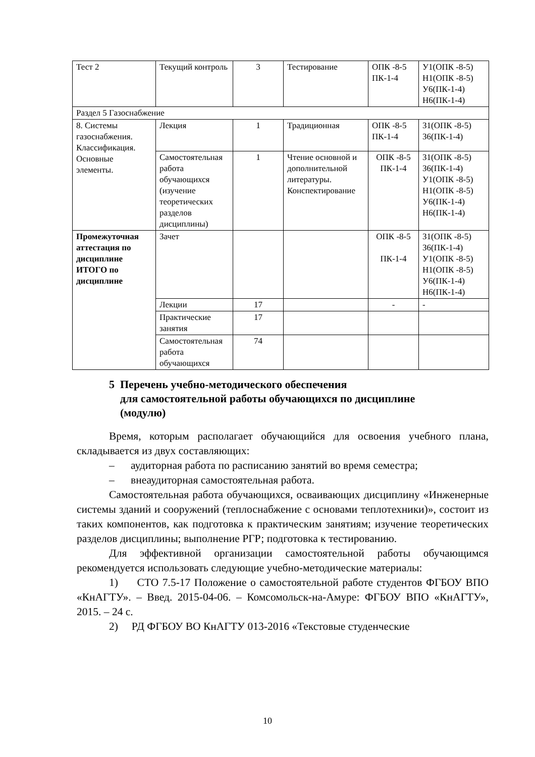| Тест 2 | Текущий контроль | 3 | Тестирование | ОПК -8-5 ПК-1-4 | У1(ОПК -8-5) Н1(ОПК -8-5) У6(ПК-1-4) Н6(ПК-1-4) |
| Раздел 5 Газоснабжение | | | | | |
| 8. Системы газоснабжения. Классификация. Основные элементы. | Лекция | 1 | Традиционная | ОПК -8-5 ПК-1-4 | З1(ОПК -8-5) З6(ПК-1-4) |
| | Самостоятельная работа обучающихся (изучение теоретических разделов дисциплины) | 1 | Чтение основной и дополнительной литературы. Конспектирование | ОПК -8-5 ПК-1-4 | З1(ОПК -8-5) З6(ПК-1-4) У1(ОПК -8-5) Н1(ОПК -8-5) У6(ПК-1-4) Н6(ПК-1-4) |
| Промежуточная аттестация по дисциплине ИТОГО по дисциплине | Зачет | | | ОПК -8-5 ПК-1-4 | З1(ОПК -8-5) З6(ПК-1-4) У1(ОПК -8-5) Н1(ОПК -8-5) У6(ПК-1-4) Н6(ПК-1-4) |
| | Лекции | 17 | | - | - |
| | Практические занятия | 17 | | | |
| | Самостоятельная работа обучающихся | 74 | | | |
5 Перечень учебно-методического обеспечения
для самостоятельной работы обучающихся по дисциплине
(модулю)
Время, которым располагает обучающийся для освоения учебного плана, складывается из двух составляющих:
– аудиторная работа по расписанию занятий во время семестра;
– внеаудиторная самостоятельная работа.
Самостоятельная работа обучающихся, осваивающих дисциплину «Инженерные системы зданий и сооружений (теплоснабжение с основами теплотехники)», состоит из таких компонентов, как подготовка к практическим занятиям; изучение теоретических разделов дисциплины; выполнение РГР; подготовка к тестированию.
Для эффективной организации самостоятельной работы обучающимся рекомендуется использовать следующие учебно-методические материалы:
1) СТО 7.5-17 Положение о самостоятельной работе студентов ФГБОУ ВПО «КнАГТУ». – Введ. 2015-04-06. – Комсомольск-на-Амуре: ФГБОУ ВПО «КнАГТУ», 2015. – 24 с.
2) РД ФГБОУ ВО КнАГТУ 013-2016 «Текстовые студенческие
10